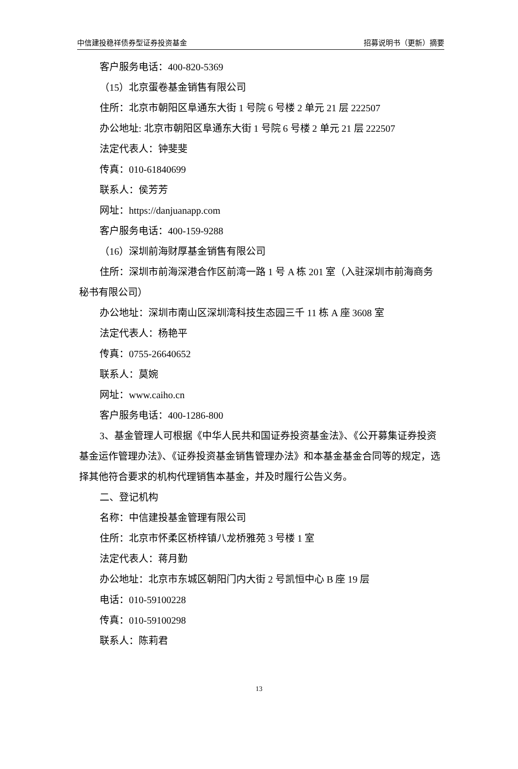中信建投稳祥债券型证券投资基金 招募说明书（更新）摘要
客户服务电话：400-820-5369
（15）北京蛋卷基金销售有限公司
住所：北京市朝阳区阜通东大街 1 号院 6 号楼 2 单元 21 层 222507
办公地址: 北京市朝阳区阜通东大街 1 号院 6 号楼 2 单元 21 层 222507
法定代表人：钟斐斐
传真：010-61840699
联系人：侯芳芳
网址：https://danjuanapp.com
客户服务电话：400-159-9288
（16）深圳前海财厚基金销售有限公司
住所：深圳市前海深港合作区前湾一路 1 号 A 栋 201 室（入驻深圳市前海商务秘书有限公司）
办公地址：深圳市南山区深圳湾科技生态园三千 11 栋 A 座 3608 室
法定代表人：杨艳平
传真：0755-26640652
联系人：莫婉
网址：www.caiho.cn
客户服务电话：400-1286-800
3、基金管理人可根据《中华人民共和国证券投资基金法》、《公开募集证券投资基金运作管理办法》、《证券投资基金销售管理办法》和本基金基金合同等的规定，选择其他符合要求的机构代理销售本基金，并及时履行公告义务。
二、登记机构
名称：中信建投基金管理有限公司
住所：北京市怀柔区桥梓镇八龙桥雅苑 3 号楼 1 室
法定代表人：蒋月勤
办公地址：北京市东城区朝阳门内大街 2 号凯恒中心 B 座 19 层
电话：010-59100228
传真：010-59100298
联系人：陈莉君
13